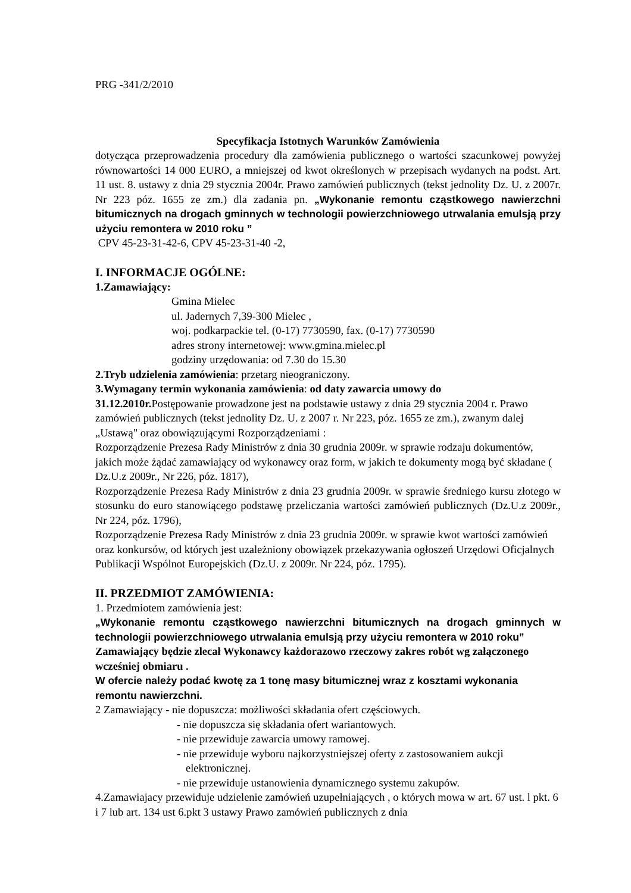PRG -341/2/2010
Specyfikacja Istotnych Warunków Zamówienia
dotycząca przeprowadzenia procedury dla zamówienia publicznego o wartości szacunkowej powyżej równowartości 14 000 EURO, a mniejszej od kwot określonych w przepisach wydanych na podst. Art. 11 ust. 8. ustawy z dnia 29 stycznia 2004r. Prawo zamówień publicznych (tekst jednolity Dz. U. z 2007r. Nr 223 póz. 1655 ze zm.) dla zadania pn. „Wykonanie remontu cząstkowego nawierzchni bitumicznych na drogach gminnych w technologii powierzchniowego utrwalania emulsją przy użyciu remontera w 2010 roku ”
CPV 45-23-31-42-6, CPV 45-23-31-40 -2,
I. INFORMACJE OGÓLNE:
1.Zamawiający:
Gmina Mielec
ul. Jadernych 7,39-300 Mielec ,
woj. podkarpackie tel. (0-17) 7730590, fax. (0-17) 7730590
adres strony internetowej: www.gmina.mielec.pl
godziny urzędowania: od 7.30 do 15.30
2.Tryb udzielenia zamówienia: przetarg nieograniczony.
3.Wymagany termin wykonania zamówienia: od daty zawarcia umowy do 31.12.2010r. Postępowanie prowadzone jest na podstawie ustawy z dnia 29 stycznia 2004 r. Prawo zamówień publicznych (tekst jednolity Dz. U. z 2007 r. Nr 223, póz. 1655 ze zm.), zwanym dalej „Ustawą" oraz obowiązującymi Rozporządzeniami :
Rozporządzenie Prezesa Rady Ministrów z dnia 30 grudnia 2009r. w sprawie rodzaju dokumentów, jakich może żądać zamawiający od wykonawcy oraz form, w jakich te dokumenty mogą być składane ( Dz.U.z 2009r., Nr 226, póz. 1817),
Rozporządzenie Prezesa Rady Ministrów z dnia 23 grudnia 2009r. w sprawie średniego kursu złotego w stosunku do euro stanowiącego podstawę przeliczania wartości zamówień publicznych (Dz.U.z 2009r., Nr 224, póz. 1796),
Rozporządzenie Prezesa Rady Ministrów z dnia 23 grudnia 2009r. w sprawie kwot wartości zamówień oraz konkursów, od których jest uzależniony obowiązek przekazywania ogłoszeń Urzędowi Oficjalnych Publikacji Wspólnot Europejskich (Dz.U. z 2009r. Nr 224, póz. 1795).
II. PRZEDMIOT ZAMÓWIENIA:
1. Przedmiotem zamówienia jest:
„Wykonanie remontu cząstkowego nawierzchni bitumicznych na drogach gminnych w technologii powierzchniowego utrwalania emulsją przy użyciu remontera w 2010 roku”
Zamawiający będzie zlecał Wykonawcy każdorazowo rzeczowy zakres robót wg załączonego wcześniej obmiaru .
W ofercie należy podać kwotę za 1 tonę masy bitumicznej wraz z kosztami wykonania remontu nawierzchni.
2 Zamawiający - nie dopuszcza: możliwości składania ofert częściowych.
- nie dopuszcza się składania ofert wariantowych.
- nie przewiduje zawarcia umowy ramowej.
- nie przewiduje wyboru najkorzystniejszej oferty z zastosowaniem aukcji
elektronicznej.
- nie przewiduje ustanowienia dynamicznego systemu zakupów.
4.Zamawiajacy przewiduje udzielenie zamówień uzupełniających , o których mowa w art. 67 ust. l pkt. 6 i 7 lub art. 134 ust 6.pkt 3 ustawy Prawo zamówień publicznych z dnia